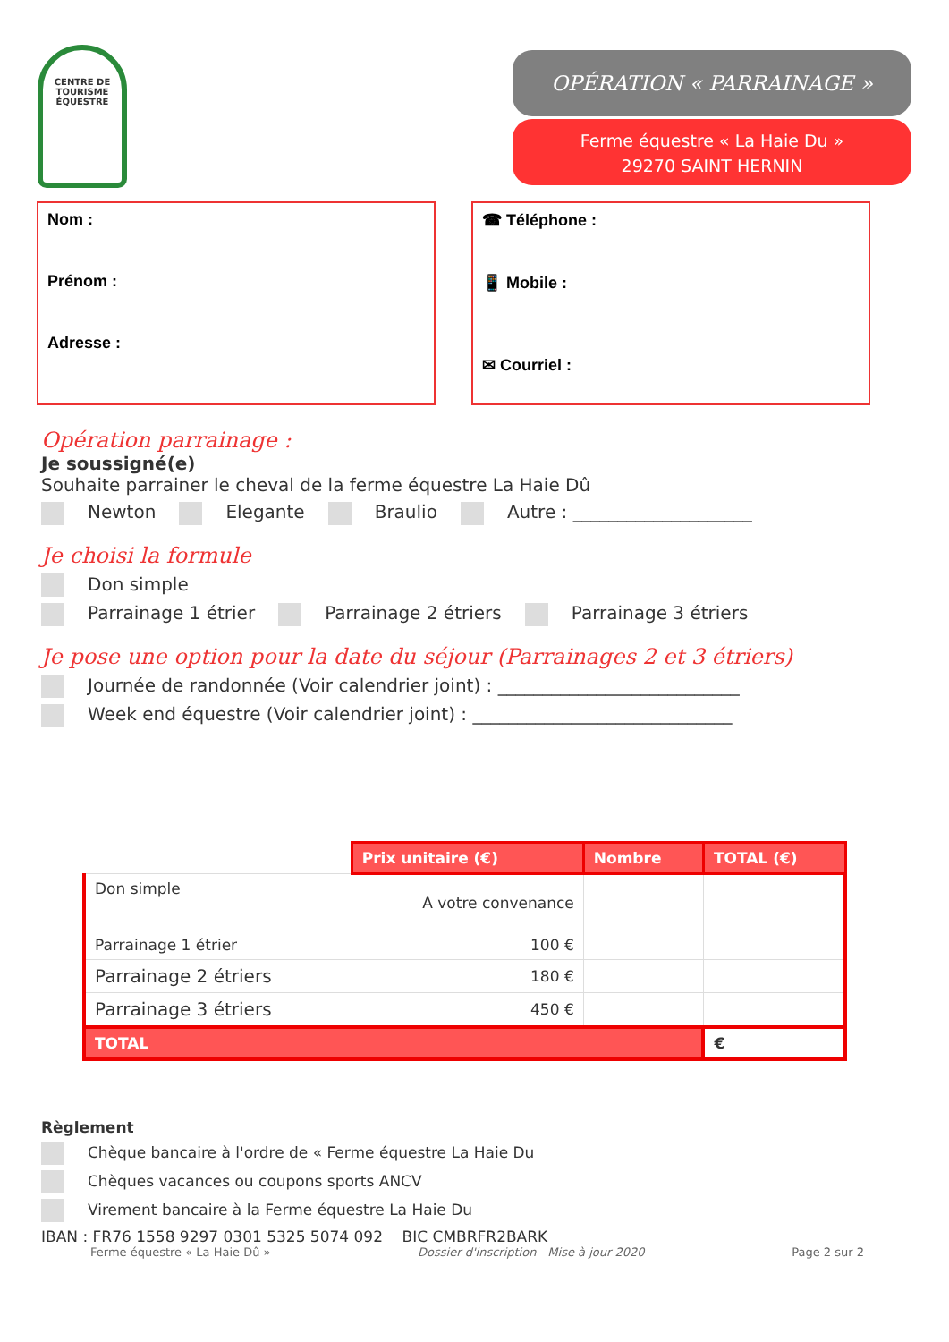CENTRE DE TOURISME ÉQUESTRE
OPÉRATION « PARRAINAGE »
Ferme équestre « La Haie Du »
29270 SAINT HERNIN
Nom :
Prénom :
Adresse :
☎ Téléphone :
📱 Mobile :
✉ Courriel :
Opération parrainage :
Je soussigné(e)
Souhaite parrainer le cheval de la ferme équestre La Haie Dû
Newton Elegante Braulio Autre : ____________________
Je choisi la formule
Don simple
Parrainage 1 étrier Parrainage 2 étriers Parrainage 3 étriers
Je pose une option pour la date du séjour (Parrainages 2 et 3 étriers)
Journée de randonnée (Voir calendrier joint) : ___________________________
Week end équestre (Voir calendrier joint) : _____________________________
| | Prix unitaire (€) | Nombre | TOTAL (€) |
| Don simple | A votre convenance | | |
| Parrainage 1 étrier | 100 € | | |
| Parrainage 2 étriers | 180 € | | |
| Parrainage 3 étriers | 450 € | | |
| TOTAL | | | € |
Règlement
Chèque bancaire à l'ordre de « Ferme équestre La Haie Du
Chèques vacances ou coupons sports ANCV
Virement bancaire à la Ferme équestre La Haie Du
IBAN : FR76 1558 9297 0301 5325 5074 092 BIC CMBRFR2BARK
Ferme équestre « La Haie Dû » Dossier d'inscription - Mise à jour 2020 Page 2 sur 2